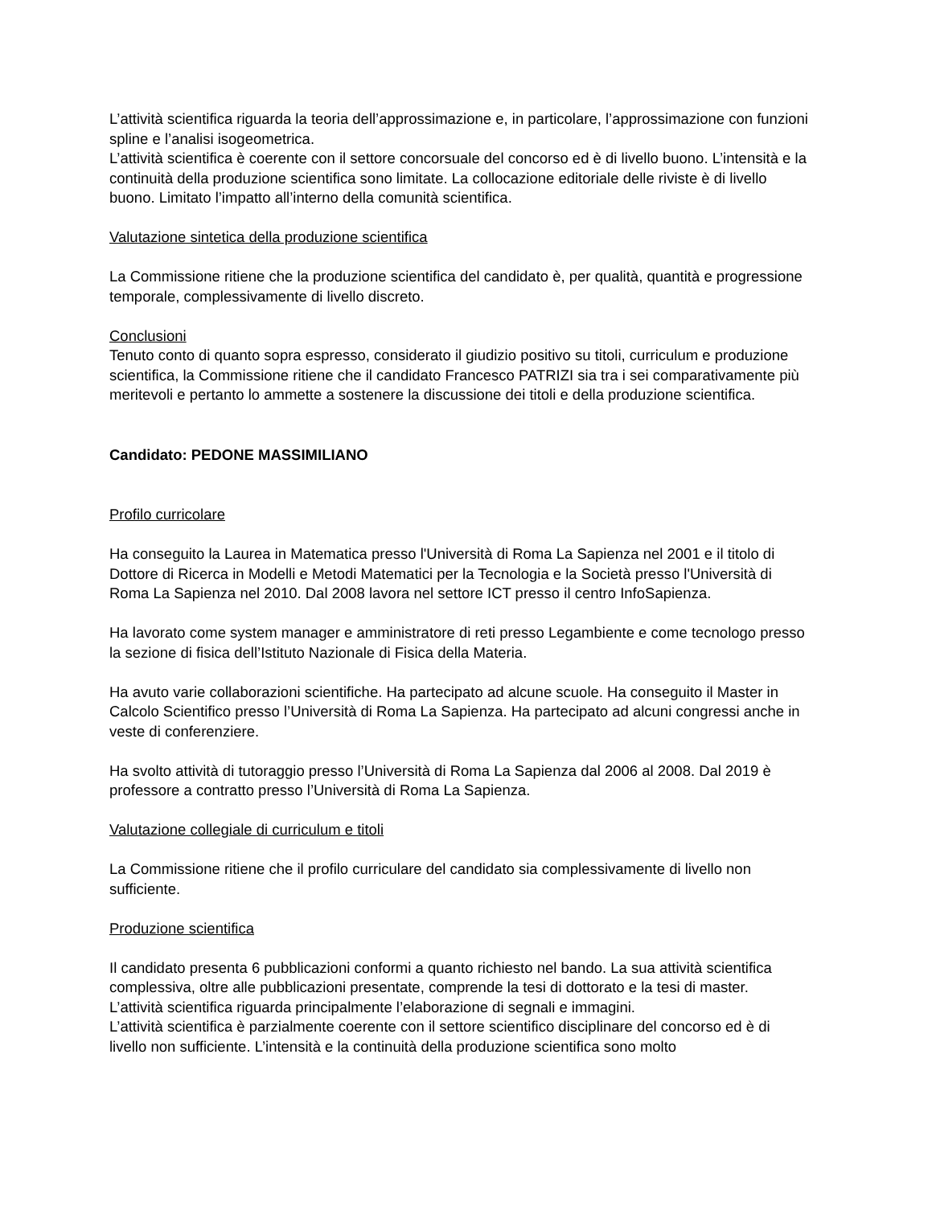L’attività scientifica riguarda la teoria dell’approssimazione e, in particolare, l’approssimazione con funzioni spline e l’analisi isogeometrica.
L’attività scientifica è coerente con il settore concorsuale del concorso ed è di livello buono. L’intensità e la continuità della produzione scientifica sono limitate. La collocazione editoriale delle riviste è di livello buono. Limitato l’impatto all’interno della comunità scientifica.
Valutazione sintetica della produzione scientifica
La Commissione ritiene che la produzione scientifica del candidato è, per qualità, quantità e progressione temporale, complessivamente di livello discreto.
Conclusioni
Tenuto conto di quanto sopra espresso, considerato il giudizio positivo su titoli, curriculum e produzione scientifica, la Commissione ritiene che il candidato Francesco PATRIZI sia tra i sei comparativamente più meritevoli e pertanto lo ammette a sostenere la discussione dei titoli e della produzione scientifica.
Candidato: PEDONE MASSIMILIANO
Profilo curricolare
Ha conseguito la Laurea in Matematica presso l'Università di Roma La Sapienza nel 2001 e il titolo di Dottore di Ricerca in Modelli e Metodi Matematici per la Tecnologia e la Società presso l'Università di Roma La Sapienza nel 2010. Dal 2008 lavora nel settore ICT presso il centro InfoSapienza.
Ha lavorato come system manager e amministratore di reti presso Legambiente e come tecnologo presso la sezione di fisica dell’Istituto Nazionale di Fisica della Materia.
Ha avuto varie collaborazioni scientifiche. Ha partecipato ad alcune scuole. Ha conseguito il Master in Calcolo Scientifico presso l’Università di Roma La Sapienza. Ha partecipato ad alcuni congressi anche in veste di conferenziere.
Ha svolto attività di tutoraggio presso l’Università di Roma La Sapienza dal 2006 al 2008. Dal 2019 è professore a contratto presso l’Università di Roma La Sapienza.
Valutazione collegiale di curriculum e titoli
La Commissione ritiene che il profilo curriculare del candidato sia complessivamente di livello non sufficiente.
Produzione scientifica
Il candidato presenta 6 pubblicazioni conformi a quanto richiesto nel bando. La sua attività scientifica complessiva, oltre alle pubblicazioni presentate, comprende la tesi di dottorato e la tesi di master.
L’attività scientifica riguarda principalmente l’elaborazione di segnali e immagini.
L’attività scientifica è parzialmente coerente con il settore scientifico disciplinare del concorso ed è di livello non sufficiente. L’intensità e la continuità della produzione scientifica sono molto